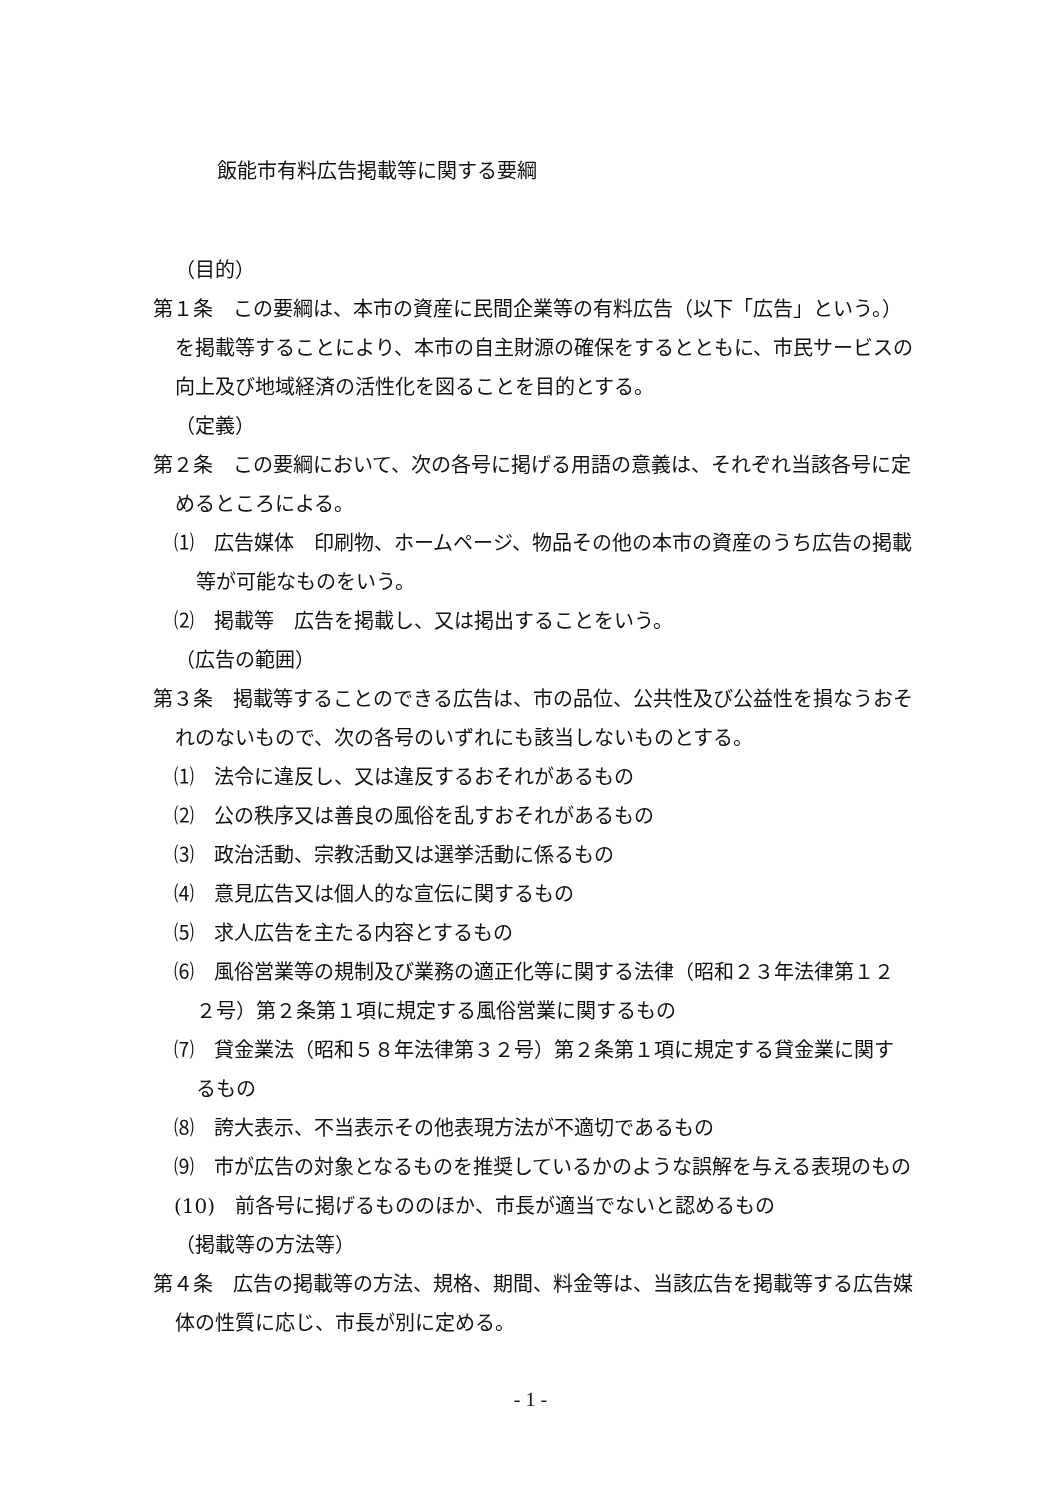飯能市有料広告掲載等に関する要綱
（目的）
第１条　この要綱は、本市の資産に民間企業等の有料広告（以下「広告」という。）を掲載等することにより、本市の自主財源の確保をするとともに、市民サービスの向上及び地域経済の活性化を図ることを目的とする。
（定義）
第２条　この要綱において、次の各号に掲げる用語の意義は、それぞれ当該各号に定めるところによる。
⑴　広告媒体　印刷物、ホームページ、物品その他の本市の資産のうち広告の掲載等が可能なものをいう。
⑵　掲載等　広告を掲載し、又は掲出することをいう。
（広告の範囲）
第３条　掲載等することのできる広告は、市の品位、公共性及び公益性を損なうおそれのないもので、次の各号のいずれにも該当しないものとする。
⑴　法令に違反し、又は違反するおそれがあるもの
⑵　公の秩序又は善良の風俗を乱すおそれがあるもの
⑶　政治活動、宗教活動又は選挙活動に係るもの
⑷　意見広告又は個人的な宣伝に関するもの
⑸　求人広告を主たる内容とするもの
⑹　風俗営業等の規制及び業務の適正化等に関する法律（昭和２３年法律第１２２号）第２条第１項に規定する風俗営業に関するもの
⑺　貸金業法（昭和５８年法律第３２号）第２条第１項に規定する貸金業に関するもの
⑻　誇大表示、不当表示その他表現方法が不適切であるもの
⑼　市が広告の対象となるものを推奨しているかのような誤解を与える表現のもの
(10)　前各号に掲げるもののほか、市長が適当でないと認めるもの
（掲載等の方法等）
第４条　広告の掲載等の方法、規格、期間、料金等は、当該広告を掲載等する広告媒体の性質に応じ、市長が別に定める。
- 1 -